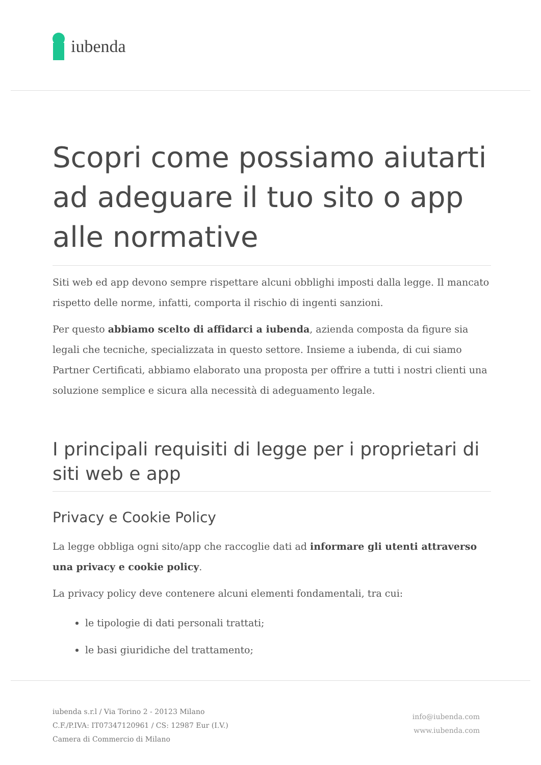iubenda
Scopri come possiamo aiutarti ad adeguare il tuo sito o app alle normative
Siti web ed app devono sempre rispettare alcuni obblighi imposti dalla legge. Il mancato rispetto delle norme, infatti, comporta il rischio di ingenti sanzioni.
Per questo abbiamo scelto di affidarci a iubenda, azienda composta da figure sia legali che tecniche, specializzata in questo settore. Insieme a iubenda, di cui siamo Partner Certificati, abbiamo elaborato una proposta per offrire a tutti i nostri clienti una soluzione semplice e sicura alla necessità di adeguamento legale.
I principali requisiti di legge per i proprietari di siti web e app
Privacy e Cookie Policy
La legge obbliga ogni sito/app che raccoglie dati ad informare gli utenti attraverso una privacy e cookie policy.
La privacy policy deve contenere alcuni elementi fondamentali, tra cui:
le tipologie di dati personali trattati;
le basi giuridiche del trattamento;
iubenda s.r.l / Via Torino 2 - 20123 Milano
C.F./P.IVA: IT07347120961 / CS: 12987 Eur (I.V.)
Camera di Commercio di Milano
info@iubenda.com
www.iubenda.com